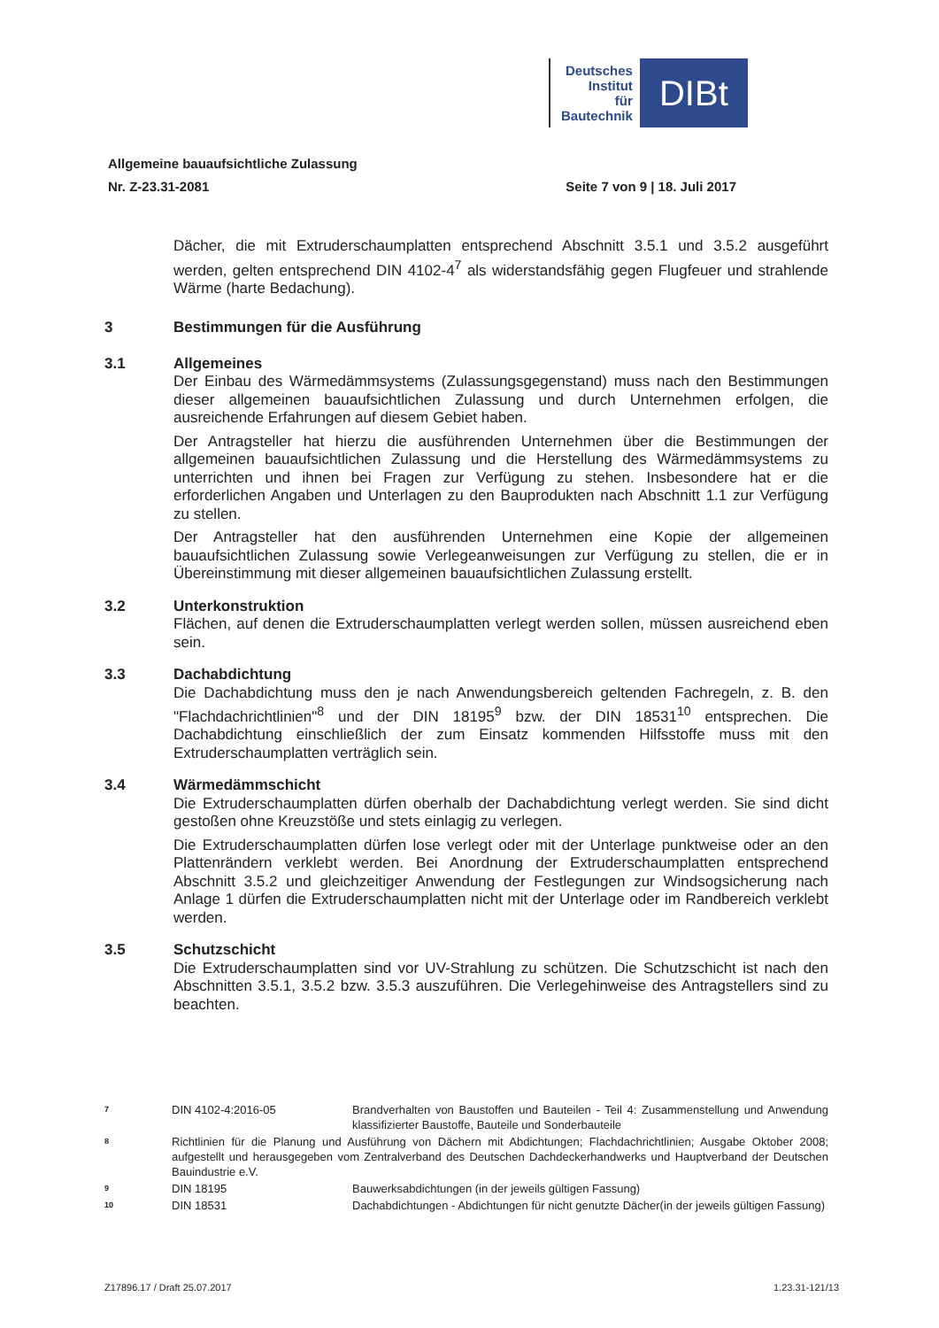Deutsches
Institut
für
Bautechnik
DIBt
Allgemeine bauaufsichtliche Zulassung
Nr. Z-23.31-2081
Seite 7 von 9 | 18. Juli 2017
Dächer, die mit Extruderschaumplatten entsprechend Abschnitt 3.5.1 und 3.5.2 ausgeführt werden, gelten entsprechend DIN 4102-4<sup>7</sup> als widerstandsfähig gegen Flugfeuer und strahlende Wärme (harte Bedachung).
3 Bestimmungen für die Ausführung
3.1 Allgemeines
Der Einbau des Wärmedämmsystems (Zulassungsgegenstand) muss nach den Bestimmungen dieser allgemeinen bauaufsichtlichen Zulassung und durch Unternehmen erfolgen, die ausreichende Erfahrungen auf diesem Gebiet haben.
Der Antragsteller hat hierzu die ausführenden Unternehmen über die Bestimmungen der allgemeinen bauaufsichtlichen Zulassung und die Herstellung des Wärmedämmsystems zu unterrichten und ihnen bei Fragen zur Verfügung zu stehen. Insbesondere hat er die erforderlichen Angaben und Unterlagen zu den Bauprodukten nach Abschnitt 1.1 zur Verfügung zu stellen.
Der Antragsteller hat den ausführenden Unternehmen eine Kopie der allgemeinen bauaufsichtlichen Zulassung sowie Verlegeanweisungen zur Verfügung zu stellen, die er in Übereinstimmung mit dieser allgemeinen bauaufsichtlichen Zulassung erstellt.
3.2 Unterkonstruktion
Flächen, auf denen die Extruderschaumplatten verlegt werden sollen, müssen ausreichend eben sein.
3.3 Dachabdichtung
Die Dachabdichtung muss den je nach Anwendungsbereich geltenden Fachregeln, z. B. den "Flachdachrichtlinien"<sup>8</sup> und der DIN 18195<sup>9</sup> bzw. der DIN 18531<sup>10</sup> entsprechen. Die Dachabdichtung einschließlich der zum Einsatz kommenden Hilfsstoffe muss mit den Extruderschaumplatten verträglich sein.
3.4 Wärmedämmschicht
Die Extruderschaumplatten dürfen oberhalb der Dachabdichtung verlegt werden. Sie sind dicht gestoßen ohne Kreuzstöße und stets einlagig zu verlegen.
Die Extruderschaumplatten dürfen lose verlegt oder mit der Unterlage punktweise oder an den Plattenrändern verklebt werden. Bei Anordnung der Extruderschaumplatten entsprechend Abschnitt 3.5.2 und gleichzeitiger Anwendung der Festlegungen zur Windsogsicherung nach Anlage 1 dürfen die Extruderschaumplatten nicht mit der Unterlage oder im Randbereich verklebt werden.
3.5 Schutzschicht
Die Extruderschaumplatten sind vor UV-Strahlung zu schützen. Die Schutzschicht ist nach den Abschnitten 3.5.1, 3.5.2 bzw. 3.5.3 auszuführen. Die Verlegehinweise des Antragstellers sind zu beachten.
7
DIN 4102-4:2016-05 Brandverhalten von Baustoffen und Bauteilen - Teil 4: Zusammenstellung und Anwendung klassifizierter Baustoffe, Bauteile und Sonderbauteile
8
Richtlinien für die Planung und Ausführung von Dächern mit Abdichtungen; Flachdachrichtlinien; Ausgabe Oktober 2008; aufgestellt und herausgegeben vom Zentralverband des Deutschen Dachdeckerhandwerks und Hauptverband der Deutschen Bauindustrie e.V.
9
DIN 18195 Bauwerksabdichtungen (in der jeweils gültigen Fassung)
10
DIN 18531 Dachabdichtungen - Abdichtungen für nicht genutzte Dächer(in der jeweils gültigen Fassung)
Z17896.17 / Draft 25.07.2017 1.23.31-121/13